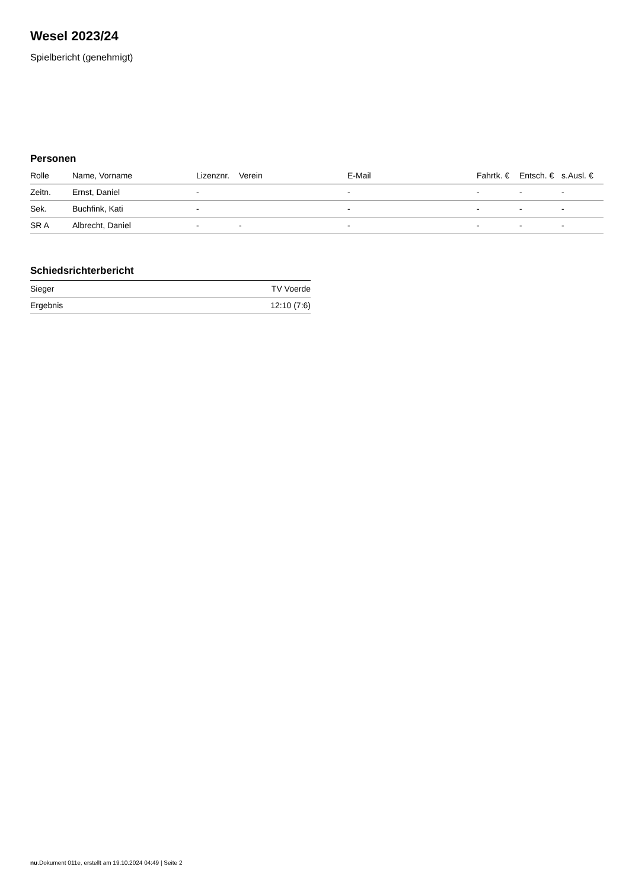Wesel 2023/24
Spielbericht (genehmigt)
Personen
| Rolle | Name, Vorname | Lizenznr. | Verein | E-Mail | Fahrtk. € | Entsch. € | s.Ausl. € |
| --- | --- | --- | --- | --- | --- | --- | --- |
| Zeitn. | Ernst, Daniel | - | | - | - | - | - |
| Sek. | Buchfink, Kati | - | | - | - | - | - |
| SR A | Albrecht, Daniel | - | - | - | - | - | - |
Schiedsrichterbericht
| Sieger | TV Voerde |
| Ergebnis | 12:10 (7:6) |
nu.Dokument 011e, erstellt am 19.10.2024 04:49 | Seite 2